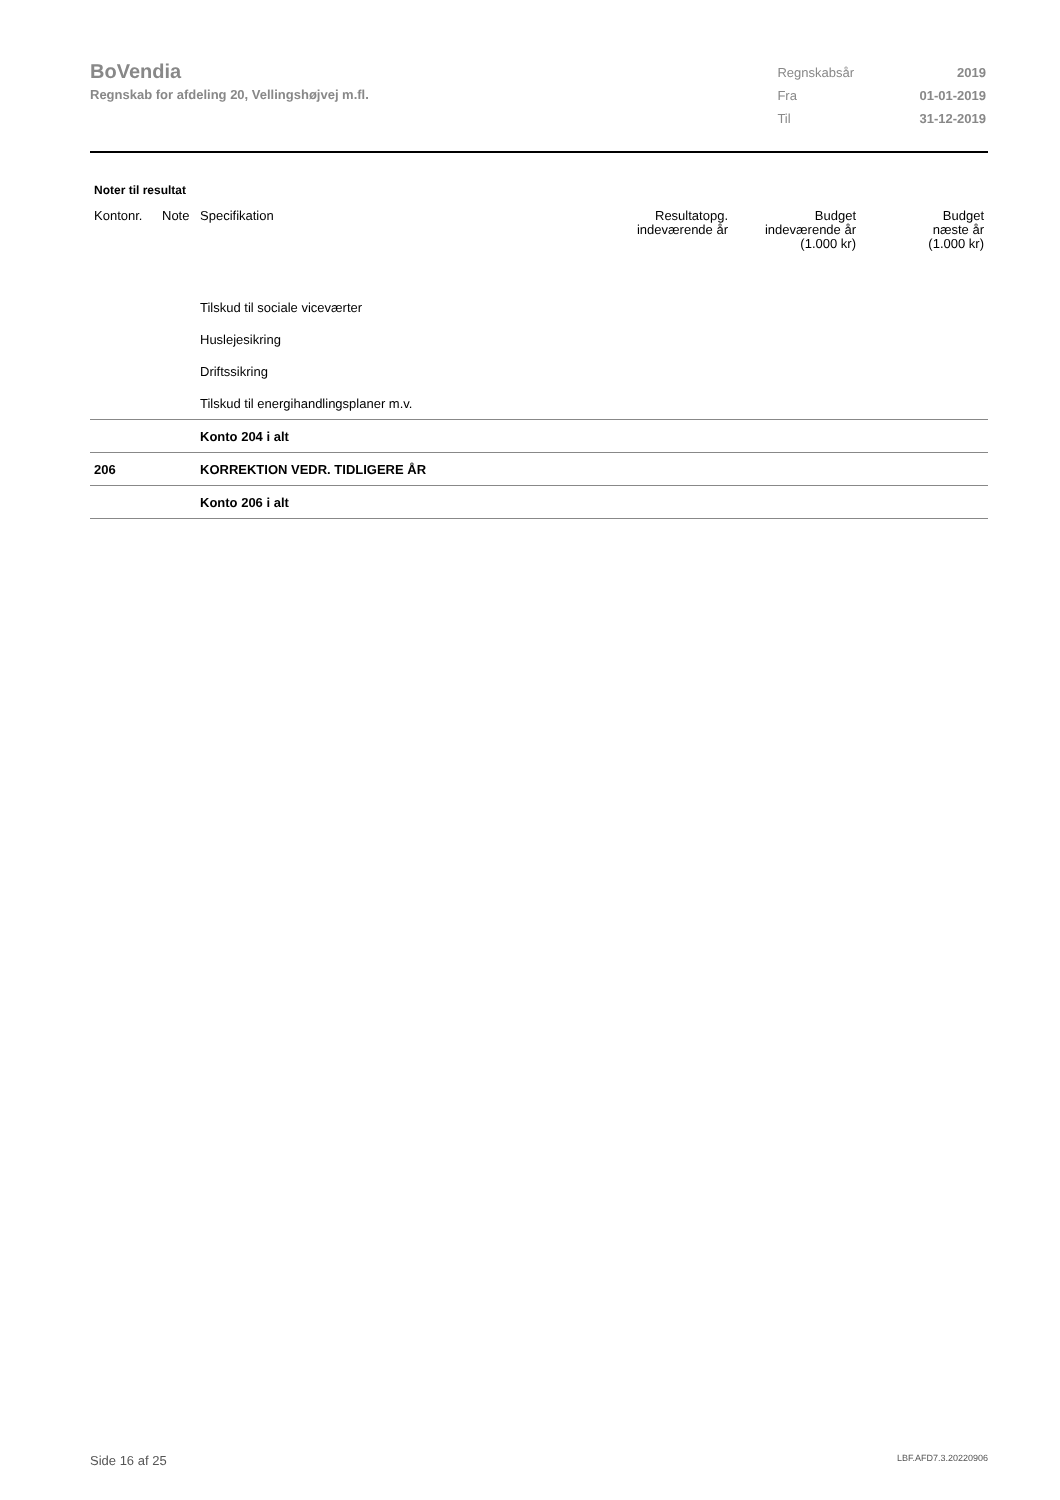BoVendia
Regnskab for afdeling 20, Vellingshøjvej m.fl.
| Regnskabsår | 2019 |
| Fra | 01-01-2019 |
| Til | 31-12-2019 |
Noter til resultat
| Kontonr. | Note | Specifikation | Resultatopg. indeværende år | Budget indeværende år (1.000 kr) | Budget næste år (1.000 kr) |
| --- | --- | --- | --- | --- | --- |
| | | Tilskud til sociale viceværter | | | |
| | | Huslejesikring | | | |
| | | Driftssikring | | | |
| | | Tilskud til energihandlingsplaner m.v. | | | |
| | | Konto 204 i alt | | | |
| 206 | | KORREKTION VEDR. TIDLIGERE ÅR | | | |
| | | Konto 206 i alt | | | |
Side 16 af 25 LBF.AFD7.3.20220906